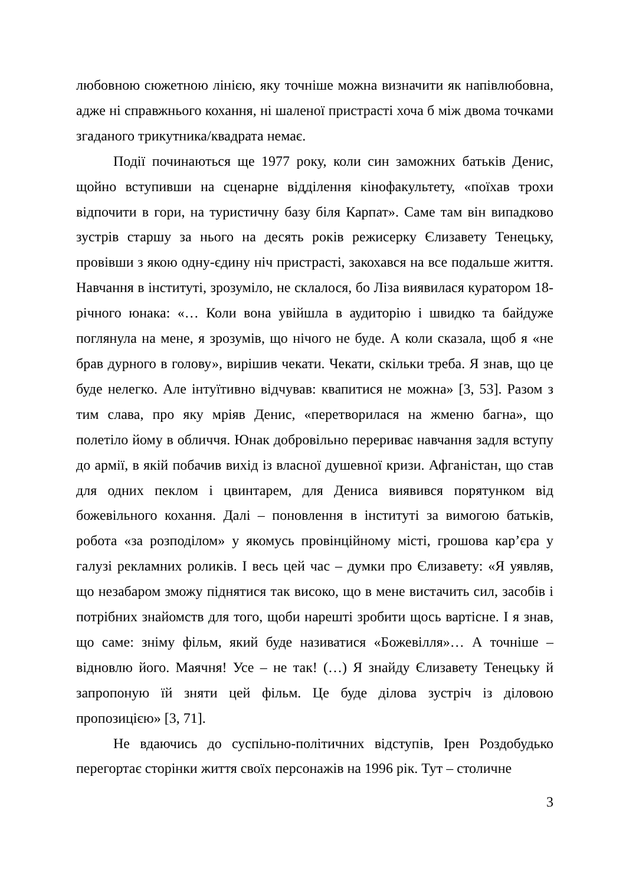любовною сюжетною лінією, яку точніше можна визначити як напівлюбовна, адже ні справжнього кохання, ні шаленої пристрасті хоча б між двома точками згаданого трикутника/квадрата немає.
Події починаються ще 1977 року, коли син заможних батьків Денис, щойно вступивши на сценарне відділення кінофакультету, «поїхав трохи відпочити в гори, на туристичну базу біля Карпат». Саме там він випадково зустрів старшу за нього на десять років режисерку Єлизавету Тенецьку, провівши з якою одну-єдину ніч пристрасті, закохався на все подальше життя. Навчання в інституті, зрозуміло, не склалося, бо Ліза виявилася куратором 18-річного юнака: «… Коли вона увійшла в аудиторію і швидко та байдуже поглянула на мене, я зрозумів, що нічого не буде. А коли сказала, щоб я «не брав дурного в голову», вирішив чекати. Чекати, скільки треба. Я знав, що це буде нелегко. Але інтуїтивно відчував: квапитися не можна» [3, 53]. Разом з тим слава, про яку мріяв Денис, «перетворилася на жменю багна», що полетіло йому в обличчя. Юнак добровільно перериває навчання задля вступу до армії, в якій побачив вихід із власної душевної кризи. Афганістан, що став для одних пеклом і цвинтарем, для Дениса виявився порятунком від божевільного кохання. Далі – поновлення в інституті за вимогою батьків, робота «за розподілом» у якомусь провінційному місті, грошова кар’єра у галузі рекламних роликів. І весь цей час – думки про Єлизавету: «Я уявляв, що незабаром зможу піднятися так високо, що в мене вистачить сил, засобів і потрібних знайомств для того, щоби нарешті зробити щось вартісне. І я знав, що саме: зніму фільм, який буде називатися «Божевілля»… А точніше – відновлю його. Маячня! Усе – не так! (…) Я знайду Єлизавету Тенецьку й запропоную їй зняти цей фільм. Це буде ділова зустріч із діловою пропозицією» [3, 71].
Не вдаючись до суспільно-політичних відступів, Ірен Роздобудько перегортає сторінки життя своїх персонажів на 1996 рік. Тут – столичне
3